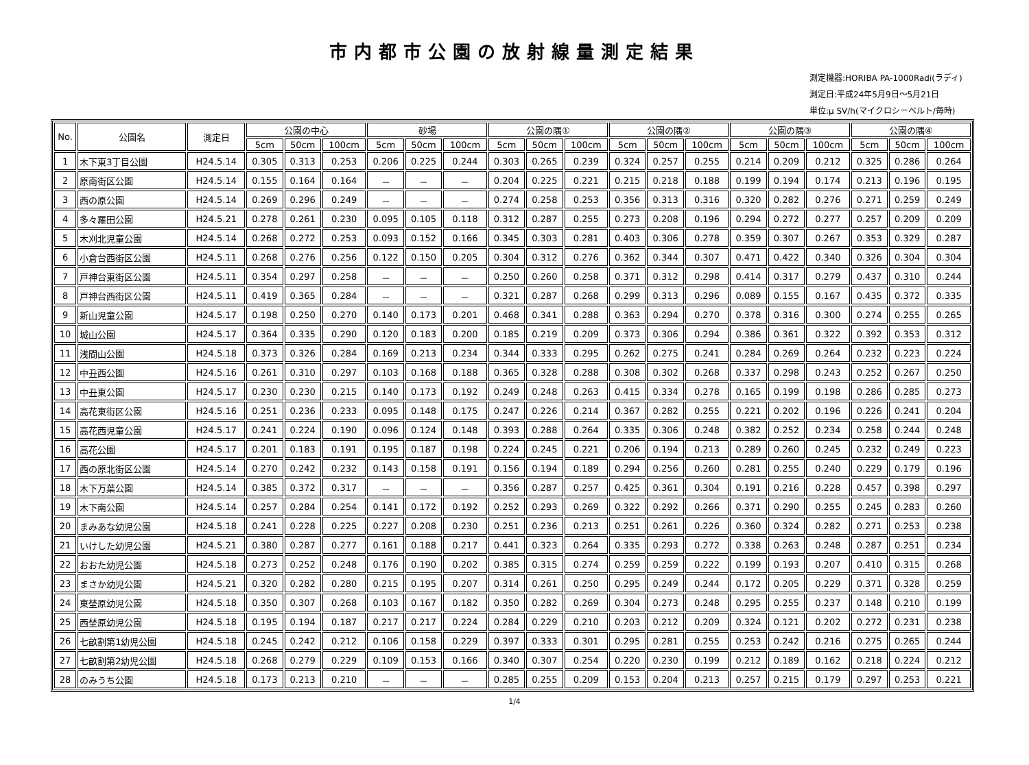市内都市公園の放射線量測定結果
測定機器:HORIBA PA-1000Radi(ラディ)
測定日:平成24年5月9日～5月21日
単位:μ SV/h(マイクロシーベルト/毎時)
| No. | 公園名 | 測定日 | 公園の中心 | | | 砂場 | | | 公園の隅① | | | 公園の隅② | | | 公園の隅③ | | | 公園の隅④ | | |
| --- | --- | --- | --- | --- | --- | --- | --- | --- | --- | --- | --- | --- | --- | --- | --- | --- | --- | --- | --- | --- |
| | | | 5cm | 50cm | 100cm | 5cm | 50cm | 100cm | 5cm | 50cm | 100cm | 5cm | 50cm | 100cm | 5cm | 50cm | 100cm | 5cm | 50cm | 100cm |
| 1 | 木下東3丁目公園 | H24.5.14 | 0.305 | 0.313 | 0.253 | 0.206 | 0.225 | 0.244 | 0.303 | 0.265 | 0.239 | 0.324 | 0.257 | 0.255 | 0.214 | 0.209 | 0.212 | 0.325 | 0.286 | 0.264 |
| 2 | 原南街区公園 | H24.5.14 | 0.155 | 0.164 | 0.164 | － | － | － | 0.204 | 0.225 | 0.221 | 0.215 | 0.218 | 0.188 | 0.199 | 0.194 | 0.174 | 0.213 | 0.196 | 0.195 |
| 3 | 西の原公園 | H24.5.14 | 0.269 | 0.296 | 0.249 | － | － | － | 0.274 | 0.258 | 0.253 | 0.356 | 0.313 | 0.316 | 0.320 | 0.282 | 0.276 | 0.271 | 0.259 | 0.249 |
| 4 | 多々羅田公園 | H24.5.21 | 0.278 | 0.261 | 0.230 | 0.095 | 0.105 | 0.118 | 0.312 | 0.287 | 0.255 | 0.273 | 0.208 | 0.196 | 0.294 | 0.272 | 0.277 | 0.257 | 0.209 | 0.209 |
| 5 | 木刈北児童公園 | H24.5.14 | 0.268 | 0.272 | 0.253 | 0.093 | 0.152 | 0.166 | 0.345 | 0.303 | 0.281 | 0.403 | 0.306 | 0.278 | 0.359 | 0.307 | 0.267 | 0.353 | 0.329 | 0.287 |
| 6 | 小倉台西街区公園 | H24.5.11 | 0.268 | 0.276 | 0.256 | 0.122 | 0.150 | 0.205 | 0.304 | 0.312 | 0.276 | 0.362 | 0.344 | 0.307 | 0.471 | 0.422 | 0.340 | 0.326 | 0.304 | 0.304 |
| 7 | 戸神台東街区公園 | H24.5.11 | 0.354 | 0.297 | 0.258 | － | － | － | 0.250 | 0.260 | 0.258 | 0.371 | 0.312 | 0.298 | 0.414 | 0.317 | 0.279 | 0.437 | 0.310 | 0.244 |
| 8 | 戸神台西街区公園 | H24.5.11 | 0.419 | 0.365 | 0.284 | － | － | － | 0.321 | 0.287 | 0.268 | 0.299 | 0.313 | 0.296 | 0.089 | 0.155 | 0.167 | 0.435 | 0.372 | 0.335 |
| 9 | 新山児童公園 | H24.5.17 | 0.198 | 0.250 | 0.270 | 0.140 | 0.173 | 0.201 | 0.468 | 0.341 | 0.288 | 0.363 | 0.294 | 0.270 | 0.378 | 0.316 | 0.300 | 0.274 | 0.255 | 0.265 |
| 10 | 城山公園 | H24.5.17 | 0.364 | 0.335 | 0.290 | 0.120 | 0.183 | 0.200 | 0.185 | 0.219 | 0.209 | 0.373 | 0.306 | 0.294 | 0.386 | 0.361 | 0.322 | 0.392 | 0.353 | 0.312 |
| 11 | 浅間山公園 | H24.5.18 | 0.373 | 0.326 | 0.284 | 0.169 | 0.213 | 0.234 | 0.344 | 0.333 | 0.295 | 0.262 | 0.275 | 0.241 | 0.284 | 0.269 | 0.264 | 0.232 | 0.223 | 0.224 |
| 12 | 中丑西公園 | H24.5.16 | 0.261 | 0.310 | 0.297 | 0.103 | 0.168 | 0.188 | 0.365 | 0.328 | 0.288 | 0.308 | 0.302 | 0.268 | 0.337 | 0.298 | 0.243 | 0.252 | 0.267 | 0.250 |
| 13 | 中丑東公園 | H24.5.17 | 0.230 | 0.230 | 0.215 | 0.140 | 0.173 | 0.192 | 0.249 | 0.248 | 0.263 | 0.415 | 0.334 | 0.278 | 0.165 | 0.199 | 0.198 | 0.286 | 0.285 | 0.273 |
| 14 | 高花東街区公園 | H24.5.16 | 0.251 | 0.236 | 0.233 | 0.095 | 0.148 | 0.175 | 0.247 | 0.226 | 0.214 | 0.367 | 0.282 | 0.255 | 0.221 | 0.202 | 0.196 | 0.226 | 0.241 | 0.204 |
| 15 | 高花西児童公園 | H24.5.17 | 0.241 | 0.224 | 0.190 | 0.096 | 0.124 | 0.148 | 0.393 | 0.288 | 0.264 | 0.335 | 0.306 | 0.248 | 0.382 | 0.252 | 0.234 | 0.258 | 0.244 | 0.248 |
| 16 | 高花公園 | H24.5.17 | 0.201 | 0.183 | 0.191 | 0.195 | 0.187 | 0.198 | 0.224 | 0.245 | 0.221 | 0.206 | 0.194 | 0.213 | 0.289 | 0.260 | 0.245 | 0.232 | 0.249 | 0.223 |
| 17 | 西の原北街区公園 | H24.5.14 | 0.270 | 0.242 | 0.232 | 0.143 | 0.158 | 0.191 | 0.156 | 0.194 | 0.189 | 0.294 | 0.256 | 0.260 | 0.281 | 0.255 | 0.240 | 0.229 | 0.179 | 0.196 |
| 18 | 木下万葉公園 | H24.5.14 | 0.385 | 0.372 | 0.317 | － | － | － | 0.356 | 0.287 | 0.257 | 0.425 | 0.361 | 0.304 | 0.191 | 0.216 | 0.228 | 0.457 | 0.398 | 0.297 |
| 19 | 木下南公園 | H24.5.14 | 0.257 | 0.284 | 0.254 | 0.141 | 0.172 | 0.192 | 0.252 | 0.293 | 0.269 | 0.322 | 0.292 | 0.266 | 0.371 | 0.290 | 0.255 | 0.245 | 0.283 | 0.260 |
| 20 | まみあな幼児公園 | H24.5.18 | 0.241 | 0.228 | 0.225 | 0.227 | 0.208 | 0.230 | 0.251 | 0.236 | 0.213 | 0.251 | 0.261 | 0.226 | 0.360 | 0.324 | 0.282 | 0.271 | 0.253 | 0.238 |
| 21 | いけした幼児公園 | H24.5.21 | 0.380 | 0.287 | 0.277 | 0.161 | 0.188 | 0.217 | 0.441 | 0.323 | 0.264 | 0.335 | 0.293 | 0.272 | 0.338 | 0.263 | 0.248 | 0.287 | 0.251 | 0.234 |
| 22 | おおた幼児公園 | H24.5.18 | 0.273 | 0.252 | 0.248 | 0.176 | 0.190 | 0.202 | 0.385 | 0.315 | 0.274 | 0.259 | 0.259 | 0.222 | 0.199 | 0.193 | 0.207 | 0.410 | 0.315 | 0.268 |
| 23 | まさか幼児公園 | H24.5.21 | 0.320 | 0.282 | 0.280 | 0.215 | 0.195 | 0.207 | 0.314 | 0.261 | 0.250 | 0.295 | 0.249 | 0.244 | 0.172 | 0.205 | 0.229 | 0.371 | 0.328 | 0.259 |
| 24 | 東埜原幼児公園 | H24.5.18 | 0.350 | 0.307 | 0.268 | 0.103 | 0.167 | 0.182 | 0.350 | 0.282 | 0.269 | 0.304 | 0.273 | 0.248 | 0.295 | 0.255 | 0.237 | 0.148 | 0.210 | 0.199 |
| 25 | 西埜原幼児公園 | H24.5.18 | 0.195 | 0.194 | 0.187 | 0.217 | 0.217 | 0.224 | 0.284 | 0.229 | 0.210 | 0.203 | 0.212 | 0.209 | 0.324 | 0.121 | 0.202 | 0.272 | 0.231 | 0.238 |
| 26 | 七畝割第1幼児公園 | H24.5.18 | 0.245 | 0.242 | 0.212 | 0.106 | 0.158 | 0.229 | 0.397 | 0.333 | 0.301 | 0.295 | 0.281 | 0.255 | 0.253 | 0.242 | 0.216 | 0.275 | 0.265 | 0.244 |
| 27 | 七畝割第2幼児公園 | H24.5.18 | 0.268 | 0.279 | 0.229 | 0.109 | 0.153 | 0.166 | 0.340 | 0.307 | 0.254 | 0.220 | 0.230 | 0.199 | 0.212 | 0.189 | 0.162 | 0.218 | 0.224 | 0.212 |
| 28 | のみうち公園 | H24.5.18 | 0.173 | 0.213 | 0.210 | － | － | － | 0.285 | 0.255 | 0.209 | 0.153 | 0.204 | 0.213 | 0.257 | 0.215 | 0.179 | 0.297 | 0.253 | 0.221 |
1/4